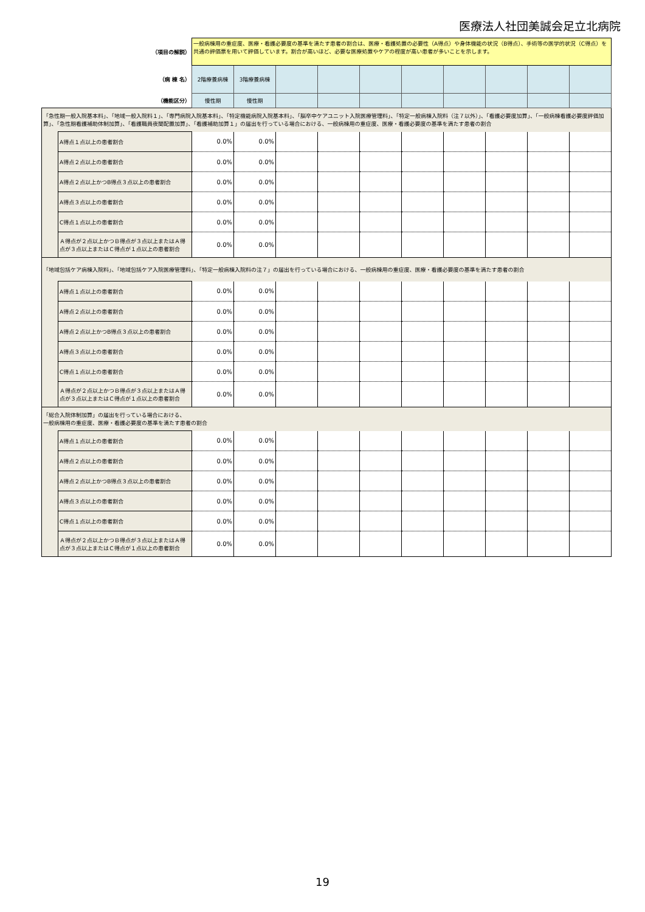医療法人社団美誠会足立北病院
| （項目の解説） | | 一般病棟用の重症度、医療・看護必要度の基準を満たす患者の割合は、医療・看護処置の必要性（A得点）や身体機能の状況（B得点）、手術等の医学的状況（C得点）を共通の評価票を用いて評価しています。割合が高いほど、必要な医療処置やケアの程度が高い患者が多いことを示します。 | | | | | | | | | |
| （病 棟 名） | | 2階療養病棟 | 3階療養病棟 | | | | | | | | |
| （機能区分） | | 慢性期 | 慢性期 | | | | | | | | |
| 「急性期一般入院基本料」、「地域一般入院料１」、「専門病院入院基本料」、「特定機能病院入院基本料」、「脳卒中ケアユニット入院医療管理料」、「特定一般病棟入院料（注７以外）」、「看護必要度加算」、「一般病棟看護必要度評価加算」、「急性期看護補助体制加算」、「看護職員夜間配置加算」、「看護補助加算１」の届出を行っている場合における、一般病棟用の重症度、医療・看護必要度の基準を満たす患者の割合 | | | | | | | | | | | |
| | A得点１点以上の患者割合 | 0.0% | 0.0% | | | | | | | | |
| | A得点２点以上の患者割合 | 0.0% | 0.0% | | | | | | | | |
| | A得点２点以上かつB得点３点以上の患者割合 | 0.0% | 0.0% | | | | | | | | |
| | A得点３点以上の患者割合 | 0.0% | 0.0% | | | | | | | | |
| | C得点１点以上の患者割合 | 0.0% | 0.0% | | | | | | | | |
| | Ａ得点が２点以上かつＢ得点が３点以上またはＡ得点が３点以上またはＣ得点が１点以上の患者割合 | 0.0% | 0.0% | | | | | | | | |
| 「地域包括ケア病棟入院料」、「地域包括ケア入院医療管理料」、「特定一般病棟入院料の注７」の届出を行っている場合における、一般病棟用の重症度、医療・看護必要度の基準を満たす患者の割合 | | | | | | | | | | | |
| | A得点１点以上の患者割合 | 0.0% | 0.0% | | | | | | | | |
| | A得点２点以上の患者割合 | 0.0% | 0.0% | | | | | | | | |
| | A得点２点以上かつB得点３点以上の患者割合 | 0.0% | 0.0% | | | | | | | | |
| | A得点３点以上の患者割合 | 0.0% | 0.0% | | | | | | | | |
| | C得点１点以上の患者割合 | 0.0% | 0.0% | | | | | | | | |
| | Ａ得点が２点以上かつＢ得点が３点以上またはＡ得点が３点以上またはＣ得点が１点以上の患者割合 | 0.0% | 0.0% | | | | | | | | |
| 「総合入院体制加算」の届出を行っている場合における、 一般病棟用の重症度、医療・看護必要度の基準を満たす患者の割合 | | | | | | | | | | | |
| | A得点１点以上の患者割合 | 0.0% | 0.0% | | | | | | | | |
| | A得点２点以上の患者割合 | 0.0% | 0.0% | | | | | | | | |
| | A得点２点以上かつB得点３点以上の患者割合 | 0.0% | 0.0% | | | | | | | | |
| | A得点３点以上の患者割合 | 0.0% | 0.0% | | | | | | | | |
| | C得点１点以上の患者割合 | 0.0% | 0.0% | | | | | | | | |
| | Ａ得点が２点以上かつＢ得点が３点以上またはＡ得点が３点以上またはＣ得点が１点以上の患者割合 | 0.0% | 0.0% | | | | | | | | |
19